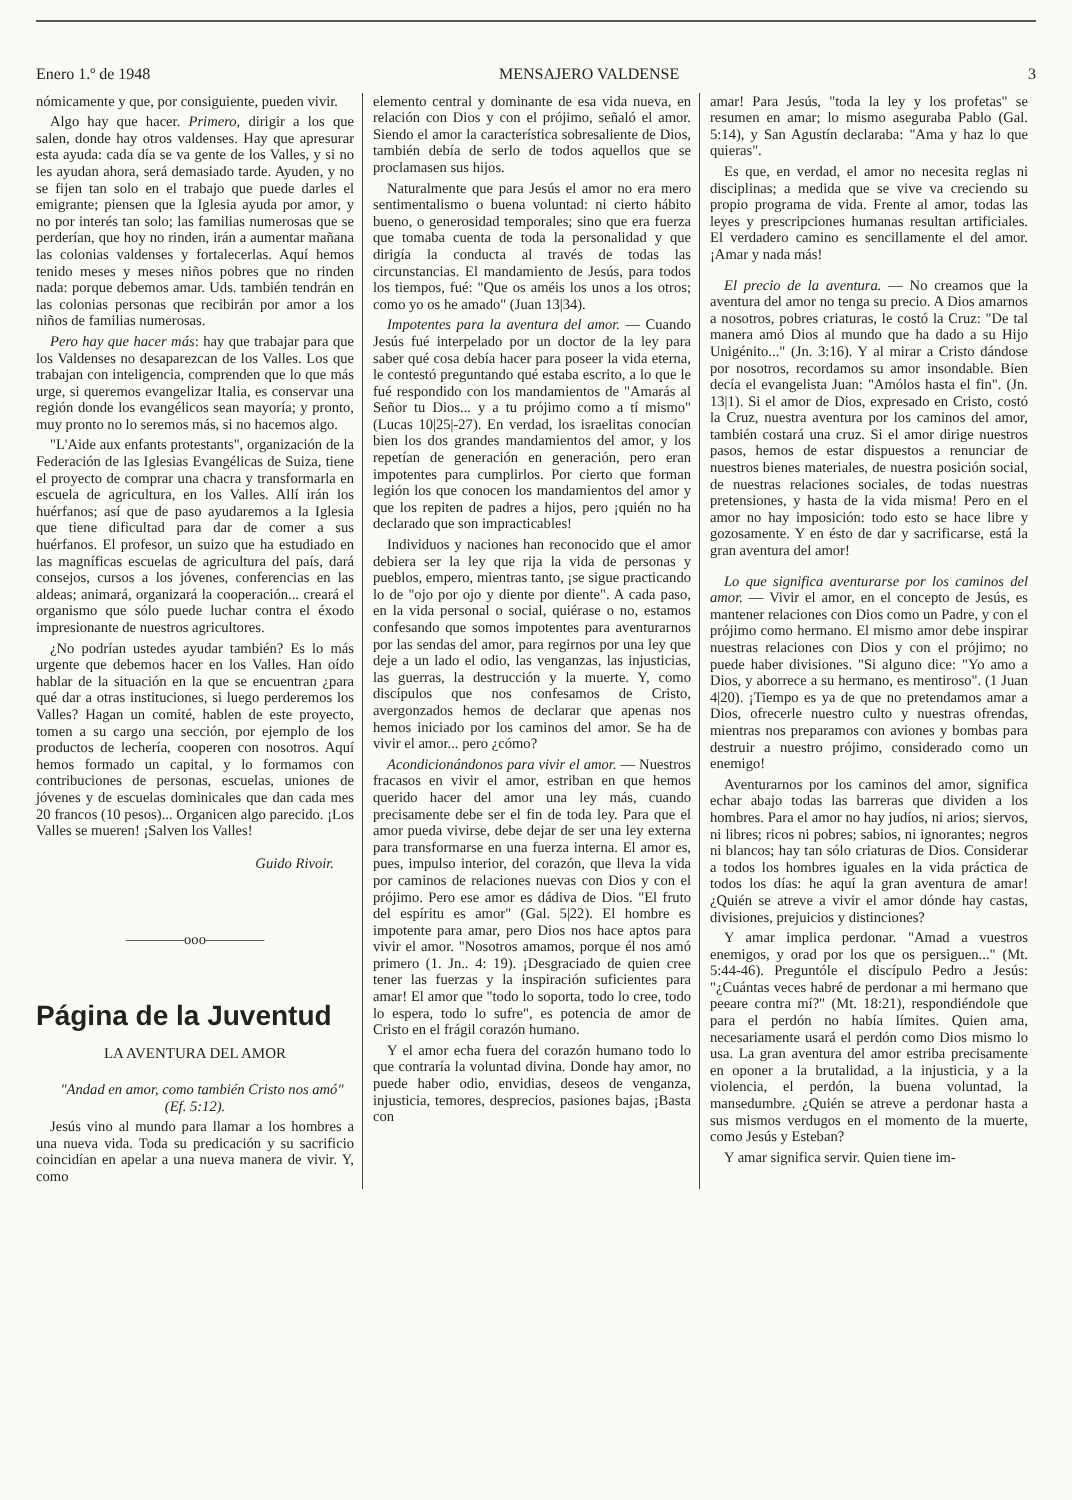Enero 1.º de 1948 MENSAJERO VALDENSE 3
nómicamente y que, por consiguiente, pueden vivir.
Algo hay que hacer. Primero, dirigir a los que salen, donde hay otros valdenses. Hay que apresurar esta ayuda: cada día se va gente de los Valles, y si no les ayudan ahora, será demasiado tarde. Ayuden, y no se fijen tan solo en el trabajo que puede darles el emigrante; piensen que la Iglesia ayuda por amor, y no por interés tan solo; las familias numerosas que se perderían, que hoy no rinden, irán a aumentar mañana las colonias valdenses y fortalecerlas. Aquí hemos tenido meses y meses niños pobres que no rinden nada: porque debemos amar. Uds. también tendrán en las colonias personas que recibirán por amor a los niños de familias numerosas.
Pero hay que hacer más: hay que trabajar para que los Valdenses no desaparezcan de los Valles. Los que trabajan con inteligencia, comprenden que lo que más urge, si queremos evangelizar Italia, es conservar una región donde los evangélicos sean mayoría; y pronto, muy pronto no lo seremos más, si no hacemos algo.
"L'Aide aux enfants protestants", organización de la Federación de las Iglesias Evangélicas de Suiza, tiene el proyecto de comprar una chacra y transformarla en escuela de agricultura, en los Valles. Allí irán los huérfanos; así que de paso ayudaremos a la Iglesia que tiene dificultad para dar de comer a sus huérfanos. El profesor, un suizo que ha estudiado en las magníficas escuelas de agricultura del país, dará consejos, cursos a los jóvenes, conferencias en las aldeas; animará, organizará la cooperación... creará el organismo que sólo puede luchar contra el éxodo impresionante de nuestros agricultores.
¿No podrían ustedes ayudar también? Es lo más urgente que debemos hacer en los Valles. Han oído hablar de la situación en la que se encuentran ¿para qué dar a otras instituciones, si luego perderemos los Valles? Hagan un comité, hablen de este proyecto, tomen a su cargo una sección, por ejemplo de los productos de lechería, cooperen con nosotros. Aquí hemos formado un capital, y lo formamos con contribuciones de personas, escuelas, uniones de jóvenes y de escuelas dominicales que dan cada mes 20 francos (10 pesos)... Organicen algo parecido. ¡Los Valles se mueren! ¡Salven los Valles!
Guido Rivoir.
————ooo————
Página de la Juventud
LA AVENTURA DEL AMOR
"Andad en amor, como también Cristo nos amó" (Ef. 5:12).
Jesús vino al mundo para llamar a los hombres a una nueva vida. Toda su predicación y su sacrificio coincidían en apelar a una nueva manera de vivir. Y, como
elemento central y dominante de esa vida nueva, en relación con Dios y con el prójimo, señaló el amor. Siendo el amor la característica sobresaliente de Dios, también debía de serlo de todos aquellos que se proclamasen sus hijos.
Naturalmente que para Jesús el amor no era mero sentimentalismo o buena voluntad: ni cierto hábito bueno, o generosidad temporales; sino que era fuerza que tomaba cuenta de toda la personalidad y que dirigía la conducta al través de todas las circunstancias. El mandamiento de Jesús, para todos los tiempos, fué: "Que os améis los unos a los otros; como yo os he amado" (Juan 13|34).
Impotentes para la aventura del amor. — Cuando Jesús fué interpelado por un doctor de la ley para saber qué cosa debía hacer para poseer la vida eterna, le contestó preguntando qué estaba escrito, a lo que le fué respondido con los mandamientos de "Amarás al Señor tu Dios... y a tu prójimo como a tí mismo" (Lucas 10|25|-27). En verdad, los israelitas conocían bien los dos grandes mandamientos del amor, y los repetían de generación en generación, pero eran impotentes para cumplirlos. Por cierto que forman legión los que conocen los mandamientos del amor y que los repiten de padres a hijos, pero ¡quién no ha declarado que son impracticables!
Individuos y naciones han reconocido que el amor debiera ser la ley que rija la vida de personas y pueblos, empero, mientras tanto, ¡se sigue practicando lo de "ojo por ojo y diente por diente". A cada paso, en la vida personal o social, quiérase o no, estamos confesando que somos impotentes para aventurarnos por las sendas del amor, para regirnos por una ley que deje a un lado el odio, las venganzas, las injusticias, las guerras, la destrucción y la muerte. Y, como discípulos que nos confesamos de Cristo, avergonzados hemos de declarar que apenas nos hemos iniciado por los caminos del amor. Se ha de vivir el amor... pero ¿cómo?
Acondicionándonos para vivir el amor. — Nuestros fracasos en vivir el amor, estriban en que hemos querido hacer del amor una ley más, cuando precisamente debe ser el fin de toda ley. Para que el amor pueda vivirse, debe dejar de ser una ley externa para transformarse en una fuerza interna. El amor es, pues, impulso interior, del corazón, que lleva la vida por caminos de relaciones nuevas con Dios y con el prójimo. Pero ese amor es dádiva de Dios. "El fruto del espíritu es amor" (Gal. 5|22). El hombre es impotente para amar, pero Dios nos hace aptos para vivir el amor. "Nosotros amamos, porque él nos amó primero (1. Jn.. 4: 19). ¡Desgraciado de quien cree tener las fuerzas y la inspiración suficientes para amar! El amor que "todo lo soporta, todo lo cree, todo lo espera, todo lo sufre", es potencia de amor de Cristo en el frágil corazón humano.
Y el amor echa fuera del corazón humano todo lo que contraría la voluntad divina. Donde hay amor, no puede haber odio, envidias, deseos de venganza, injusticia, temores, desprecios, pasiones bajas, ¡Basta con
amar! Para Jesús, "toda la ley y los profetas" se resumen en amar; lo mismo aseguraba Pablo (Gal. 5:14), y San Agustín declaraba: "Ama y haz lo que quieras".
Es que, en verdad, el amor no necesita reglas ni disciplinas; a medida que se vive va creciendo su propio programa de vida. Frente al amor, todas las leyes y prescripciones humanas resultan artificiales. El verdadero camino es sencillamente el del amor. ¡Amar y nada más!
El precio de la aventura. — No creamos que la aventura del amor no tenga su precio. A Dios amarnos a nosotros, pobres criaturas, le costó la Cruz: "De tal manera amó Dios al mundo que ha dado a su Hijo Unigénito..." (Jn. 3:16). Y al mirar a Cristo dándose por nosotros, recordamos su amor insondable. Bien decía el evangelista Juan: "Amólos hasta el fin". (Jn. 13|1). Si el amor de Dios, expresado en Cristo, costó la Cruz, nuestra aventura por los caminos del amor, también costará una cruz. Si el amor dirige nuestros pasos, hemos de estar dispuestos a renunciar de nuestros bienes materiales, de nuestra posición social, de nuestras relaciones sociales, de todas nuestras pretensiones, y hasta de la vida misma! Pero en el amor no hay imposición: todo esto se hace libre y gozosamente. Y en ésto de dar y sacrificarse, está la gran aventura del amor!
Lo que significa aventurarse por los caminos del amor. — Vivir el amor, en el concepto de Jesús, es mantener relaciones con Dios como un Padre, y con el prójimo como hermano. El mismo amor debe inspirar nuestras relaciones con Dios y con el prójimo; no puede haber divisiones. "Si alguno dice: "Yo amo a Dios, y aborrece a su hermano, es mentiroso". (1 Juan 4|20). ¡Tiempo es ya de que no pretendamos amar a Dios, ofrecerle nuestro culto y nuestras ofrendas, mientras nos preparamos con aviones y bombas para destruir a nuestro prójimo, considerado como un enemigo!
Aventurarnos por los caminos del amor, significa echar abajo todas las barreras que dividen a los hombres. Para el amor no hay judíos, ni arios; siervos, ni libres; ricos ni pobres; sabios, ni ignorantes; negros ni blancos; hay tan sólo criaturas de Dios. Considerar a todos los hombres iguales en la vida práctica de todos los días: he aquí la gran aventura de amar! ¿Quién se atreve a vivir el amor dónde hay castas, divisiones, prejuicios y distinciones?
Y amar implica perdonar. "Amad a vuestros enemigos, y orad por los que os persiguen..." (Mt. 5:44-46). Preguntóle el discípulo Pedro a Jesús: "¿Cuántas veces habré de perdonar a mi hermano que peeare contra mí?" (Mt. 18:21), respondiéndole que para el perdón no había límites. Quien ama, necesariamente usará el perdón como Dios mismo lo usa. La gran aventura del amor estriba precisamente en oponer a la brutalidad, a la injusticia, y a la violencia, el perdón, la buena voluntad, la mansedumbre. ¿Quién se atreve a perdonar hasta a sus mismos verdugos en el momento de la muerte, como Jesús y Esteban?
Y amar significa servir. Quien tiene im-